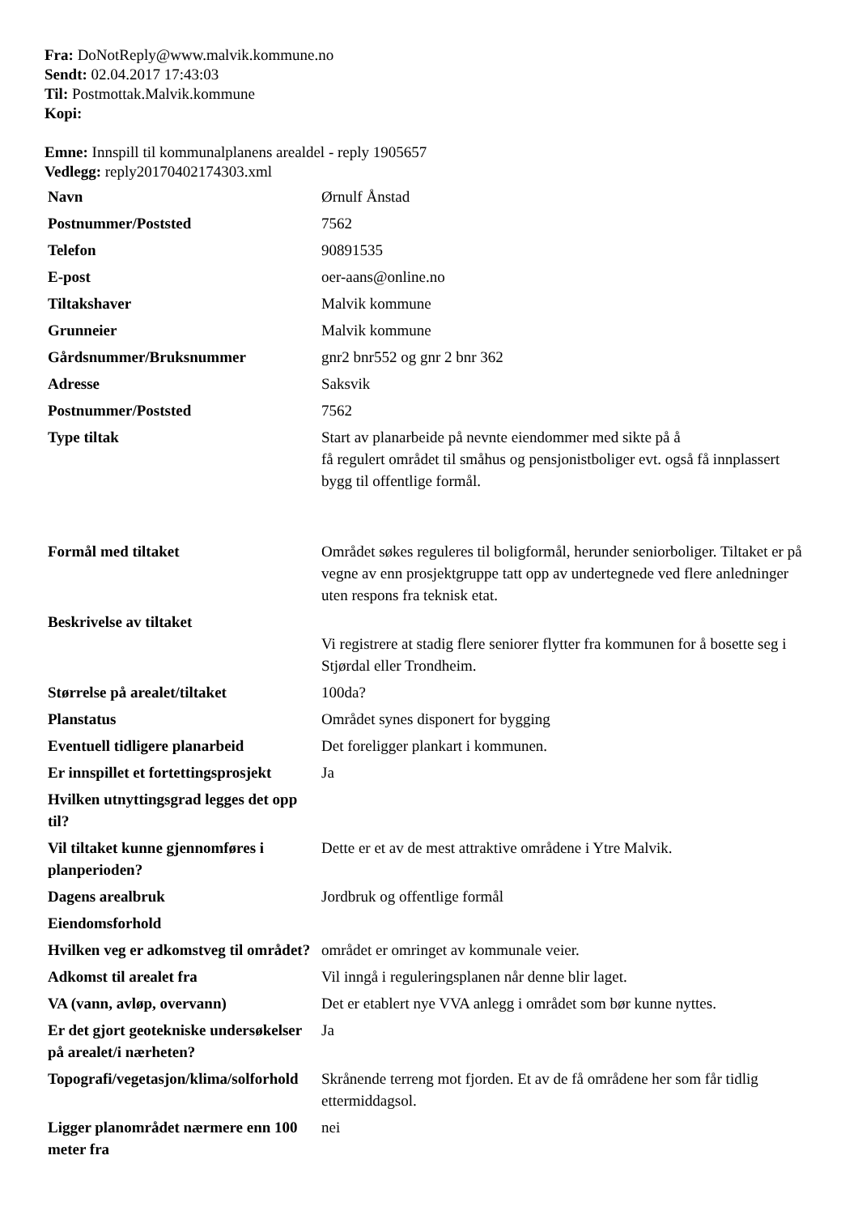Fra: DoNotReply@www.malvik.kommune.no
Sendt: 02.04.2017 17:43:03
Til: Postmottak.Malvik.kommune
Kopi:
Emne: Innspill til kommunalplanens arealdel - reply 1905657
Vedlegg: reply20170402174303.xml
| Navn | Ørnulf Ånstad |
| Postnummer/Poststed | 7562 |
| Telefon | 90891535 |
| E-post | oer-aans@online.no |
| Tiltakshaver | Malvik kommune |
| Grunneier | Malvik kommune |
| Gårdsnummer/Bruksnummer | gnr2 bnr552 og gnr 2 bnr 362 |
| Adresse | Saksvik |
| Postnummer/Poststed | 7562 |
| Type tiltak | Start av planarbeide på nevnte eiendommer med sikte på å få regulert området til småhus og pensjonistboliger evt. også få innplassert bygg til offentlige formål. |
| Formål med tiltaket | Området søkes reguleres til boligformål, herunder seniorboliger. Tiltaket er på vegne av enn prosjektgruppe tatt opp av undertegnede ved flere anledninger uten respons fra teknisk etat. |
| Beskrivelse av tiltaket | Vi registrere at stadig flere seniorer flytter fra kommunen for å bosette seg i Stjørdal eller Trondheim. |
| Størrelse på arealet/tiltaket | 100da? |
| Planstatus | Området synes disponert for bygging |
| Eventuell tidligere planarbeid | Det foreligger plankart i kommunen. |
| Er innspillet et fortettingsprosjekt | Ja |
| Hvilken utnyttingsgrad legges det opp til? | |
| Vil tiltaket kunne gjennomføres i planperioden? | Dette er et av de mest attraktive områdene i Ytre Malvik. |
| Dagens arealbruk | Jordbruk og offentlige formål |
| Eiendomsforhold | |
| Hvilken veg er adkomstveg til området? | området er omringet av kommunale veier. |
| Adkomst til arealet fra | Vil inngå i reguleringsplanen når denne blir laget. |
| VA (vann, avløp, overvann) | Det er etablert nye VVA anlegg i området som bør kunne nyttes. |
| Er det gjort geotekniske undersøkelser på arealet/i nærheten? | Ja |
| Topografi/vegetasjon/klima/solforhold | Skrånende terreng mot fjorden. Et av de få områdene her som får tidlig ettermiddagsol. |
| Ligger planområdet nærmere enn 100 meter fra | nei |